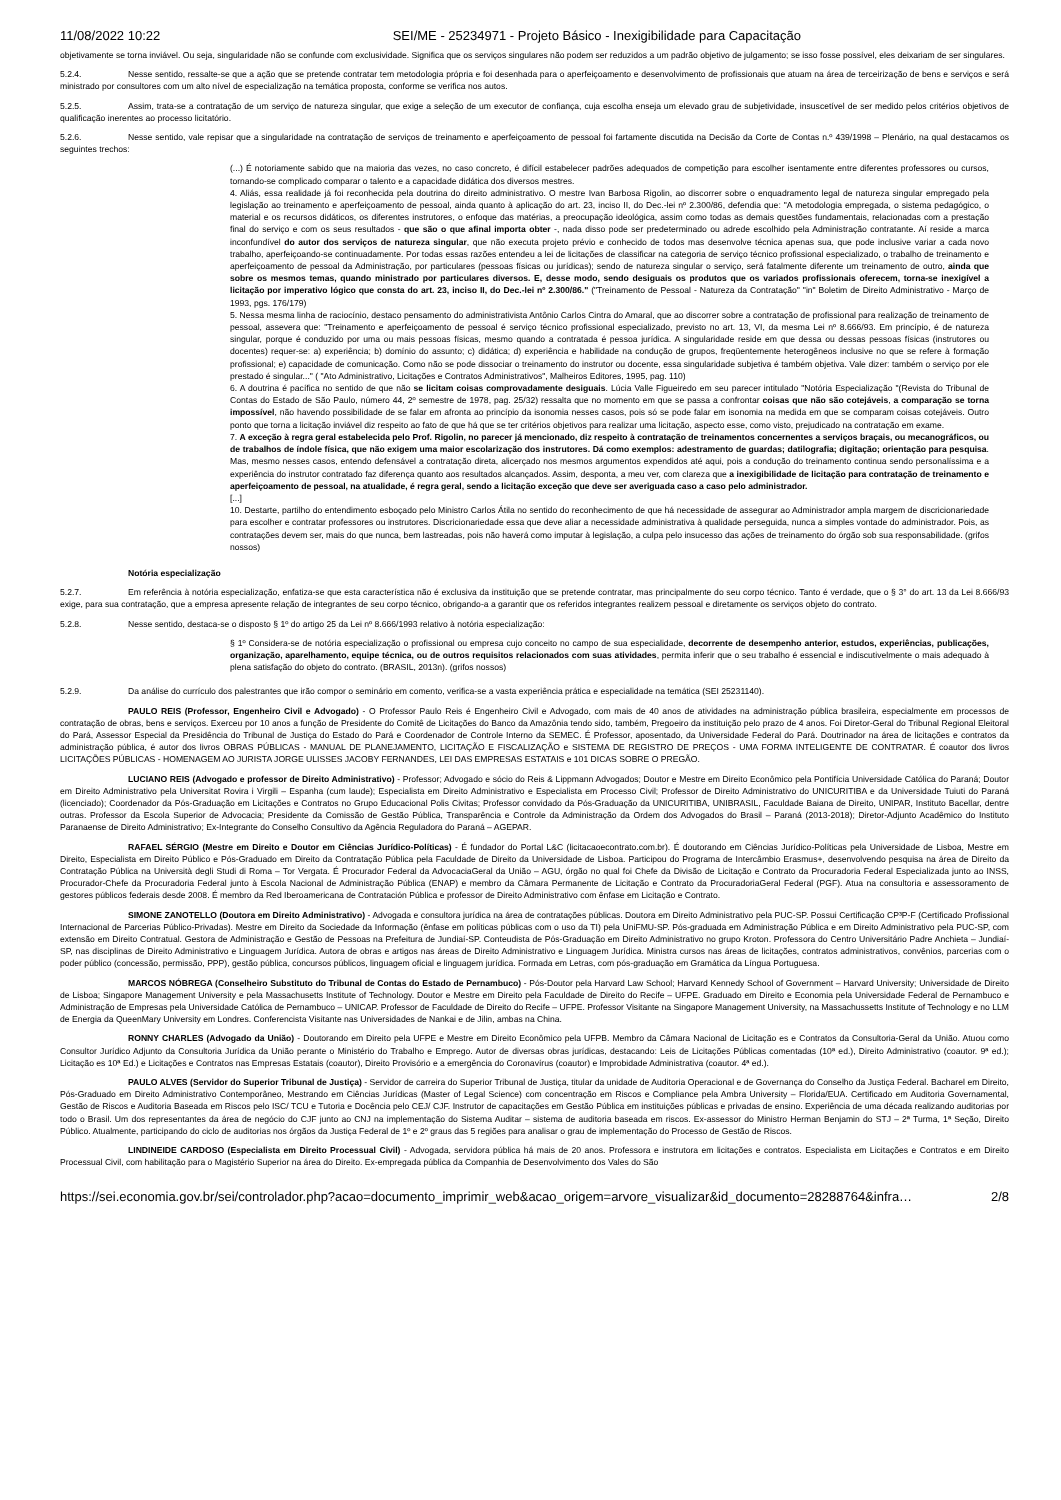11/08/2022 10:22 SEI/ME - 25234971 - Projeto Básico - Inexigibilidade para Capacitação
objetivamente se torna inviável. Ou seja, singularidade não se confunde com exclusividade. Significa que os serviços singulares não podem ser reduzidos a um padrão objetivo de julgamento; se isso fosse possível, eles deixariam de ser singulares.
5.2.4. Nesse sentido, ressalte-se que a ação que se pretende contratar tem metodologia própria e foi desenhada para o aperfeiçoamento e desenvolvimento de profissionais que atuam na área de terceirização de bens e serviços e será ministrado por consultores com um alto nível de especialização na temática proposta, conforme se verifica nos autos.
5.2.5. Assim, trata-se a contratação de um serviço de natureza singular, que exige a seleção de um executor de confiança, cuja escolha enseja um elevado grau de subjetividade, insuscetível de ser medido pelos critérios objetivos de qualificação inerentes ao processo licitatório.
5.2.6. Nesse sentido, vale repisar que a singularidade na contratação de serviços de treinamento e aperfeiçoamento de pessoal foi fartamente discutida na Decisão da Corte de Contas n.º 439/1998 – Plenário, na qual destacamos os seguintes trechos:
(...) É notoriamente sabido que na maioria das vezes, no caso concreto, é difícil estabelecer padrões adequados de competição para escolher isentamente entre diferentes professores ou cursos, tornando-se complicado comparar o talento e a capacidade didática dos diversos mestres.
4. Aliás, essa realidade já foi reconhecida pela doutrina do direito administrativo. O mestre Ivan Barbosa Rigolin, ao discorrer sobre o enquadramento legal de natureza singular empregado pela legislação ao treinamento e aperfeiçoamento de pessoal, ainda quanto à aplicação do art. 23, inciso II, do Dec.-lei nº 2.300/86, defendia que: "A metodologia empregada, o sistema pedagógico, o material e os recursos didáticos, os diferentes instrutores, o enfoque das matérias, a preocupação ideológica, assim como todas as demais questões fundamentais, relacionadas com a prestação final do serviço e com os seus resultados - que são o que afinal importa obter -, nada disso pode ser predeterminado ou adrede escolhido pela Administração contratante. Aí reside a marca inconfundível do autor dos serviços de natureza singular, que não executa projeto prévio e conhecido de todos mas desenvolve técnica apenas sua, que pode inclusive variar a cada novo trabalho, aperfeiçoando-se continuadamente. Por todas essas razões entendeu a lei de licitações de classificar na categoria de serviço técnico profissional especializado, o trabalho de treinamento e aperfeiçoamento de pessoal da Administração, por particulares (pessoas físicas ou jurídicas); sendo de natureza singular o serviço, será fatalmente diferente um treinamento de outro, ainda que sobre os mesmos temas, quando ministrado por particulares diversos. E, desse modo, sendo desiguais os produtos que os variados profissionais oferecem, torna-se inexigível a licitação por imperativo lógico que consta do art. 23, inciso II, do Dec.-lei nº 2.300/86." ("Treinamento de Pessoal - Natureza da Contratação" "in" Boletim de Direito Administrativo - Março de 1993, pgs. 176/179)
5. Nessa mesma linha de raciocínio, destaco pensamento do administrativista Antônio Carlos Cintra do Amaral, que ao discorrer sobre a contratação de profissional para realização de treinamento de pessoal, assevera que: "Treinamento e aperfeiçoamento de pessoal é serviço técnico profissional especializado, previsto no art. 13, VI, da mesma Lei nº 8.666/93. Em princípio, é de natureza singular, porque é conduzido por uma ou mais pessoas físicas, mesmo quando a contratada é pessoa jurídica. A singularidade reside em que dessa ou dessas pessoas físicas (instrutores ou docentes) requer-se: a) experiência; b) domínio do assunto; c) didática; d) experiência e habilidade na condução de grupos, freqüentemente heterogêneos inclusive no que se refere à formação profissional; e) capacidade de comunicação. Como não se pode dissociar o treinamento do instrutor ou docente, essa singularidade subjetiva é também objetiva. Vale dizer: também o serviço por ele prestado é singular..." ( "Ato Administrativo, Licitações e Contratos Administrativos", Malheiros Editores, 1995, pag. 110)
6. A doutrina é pacífica no sentido de que não se licitam coisas comprovadamente desiguais. Lúcia Valle Figueiredo em seu parecer intitulado "Notória Especialização "(Revista do Tribunal de Contas do Estado de São Paulo, número 44, 2º semestre de 1978, pag. 25/32) ressalta que no momento em que se passa a confrontar coisas que não são cotejáveis, a comparação se torna impossível, não havendo possibilidade de se falar em afronta ao princípio da isonomia nesses casos, pois só se pode falar em isonomia na medida em que se comparam coisas cotejáveis. Outro ponto que torna a licitação inviável diz respeito ao fato de que há que se ter critérios objetivos para realizar uma licitação, aspecto esse, como visto, prejudicado na contratação em exame.
7. A exceção à regra geral estabelecida pelo Prof. Rigolin, no parecer já mencionado, diz respeito à contratação de treinamentos concernentes a serviços braçais, ou mecanográficos, ou de trabalhos de índole física, que não exigem uma maior escolarização dos instrutores. Dá como exemplos: adestramento de guardas; datilografia; digitação; orientação para pesquisa. Mas, mesmo nesses casos, entendo defensável a contratação direta, alicerçado nos mesmos argumentos expendidos até aqui, pois a condução do treinamento continua sendo personalíssima e a experiência do instrutor contratado faz diferença quanto aos resultados alcançados. Assim, desponta, a meu ver, com clareza que a inexigibilidade de licitação para contratação de treinamento e aperfeiçoamento de pessoal, na atualidade, é regra geral, sendo a licitação exceção que deve ser averiguada caso a caso pelo administrador.
[...]
10. Destarte, partilho do entendimento esboçado pelo Ministro Carlos Átila no sentido do reconhecimento de que há necessidade de assegurar ao Administrador ampla margem de discricionariedade para escolher e contratar professores ou instrutores. Discricionariedade essa que deve aliar a necessidade administrativa à qualidade perseguida, nunca a simples vontade do administrador. Pois, as contratações devem ser, mais do que nunca, bem lastreadas, pois não haverá como imputar à legislação, a culpa pelo insucesso das ações de treinamento do órgão sob sua responsabilidade. (grifos nossos)
Notória especialização
5.2.7. Em referência à notória especialização, enfatiza-se que esta característica não é exclusiva da instituição que se pretende contratar, mas principalmente do seu corpo técnico. Tanto é verdade, que o § 3° do art. 13 da Lei 8.666/93 exige, para sua contratação, que a empresa apresente relação de integrantes de seu corpo técnico, obrigando-a a garantir que os referidos integrantes realizem pessoal e diretamente os serviços objeto do contrato.
5.2.8. Nesse sentido, destaca-se o disposto § 1º do artigo 25 da Lei nº 8.666/1993 relativo à notória especialização:
§ 1º Considera-se de notória especialização o profissional ou empresa cujo conceito no campo de sua especialidade, decorrente de desempenho anterior, estudos, experiências, publicações, organização, aparelhamento, equipe técnica, ou de outros requisitos relacionados com suas atividades, permita inferir que o seu trabalho é essencial e indiscutivelmente o mais adequado à plena satisfação do objeto do contrato. (BRASIL, 2013n). (grifos nossos)
5.2.9. Da análise do currículo dos palestrantes que irão compor o seminário em comento, verifica-se a vasta experiência prática e especialidade na temática (SEI 25231140).
PAULO REIS (Professor, Engenheiro Civil e Advogado) - O Professor Paulo Reis é Engenheiro Civil e Advogado, com mais de 40 anos de atividades na administração pública brasileira, especialmente em processos de contratação de obras, bens e serviços. Exerceu por 10 anos a função de Presidente do Comitê de Licitações do Banco da Amazônia tendo sido, também, Pregoeiro da instituição pelo prazo de 4 anos. Foi Diretor-Geral do Tribunal Regional Eleitoral do Pará, Assessor Especial da Presidência do Tribunal de Justiça do Estado do Pará e Coordenador de Controle Interno da SEMEC. É Professor, aposentado, da Universidade Federal do Pará. Doutrinador na área de licitações e contratos da administração pública, é autor dos livros OBRAS PÚBLICAS - MANUAL DE PLANEJAMENTO, LICITAÇÃO E FISCALIZAÇÃO e SISTEMA DE REGISTRO DE PREÇOS - UMA FORMA INTELIGENTE DE CONTRATAR. É coautor dos livros LICITAÇÕES PÚBLICAS - HOMENAGEM AO JURISTA JORGE ULISSES JACOBY FERNANDES, LEI DAS EMPRESAS ESTATAIS e 101 DICAS SOBRE O PREGÃO.
LUCIANO REIS (Advogado e professor de Direito Administrativo) - Professor; Advogado e sócio do Reis & Lippmann Advogados; Doutor e Mestre em Direito Econômico pela Pontifícia Universidade Católica do Paraná; Doutor em Direito Administrativo pela Universitat Rovira i Virgili – Espanha (cum laude); Especialista em Direito Administrativo e Especialista em Processo Civil; Professor de Direito Administrativo do UNICURITIBA e da Universidade Tuiuti do Paraná (licenciado); Coordenador da Pós-Graduação em Licitações e Contratos no Grupo Educacional Polis Civitas; Professor convidado da Pós-Graduação da UNICURITIBA, UNIBRASIL, Faculdade Baiana de Direito, UNIPAR, Instituto Bacellar, dentre outras. Professor da Escola Superior de Advocacia; Presidente da Comissão de Gestão Pública, Transparência e Controle da Administração da Ordem dos Advogados do Brasil – Paraná (2013-2018); Diretor-Adjunto Acadêmico do Instituto Paranaense de Direito Administrativo; Ex-Integrante do Conselho Consultivo da Agência Reguladora do Paraná – AGEPAR.
RAFAEL SÉRGIO (Mestre em Direito e Doutor em Ciências Jurídico-Políticas) - É fundador do Portal L&C (licitacaoecontrato.com.br). É doutorando em Ciências Jurídico-Políticas pela Universidade de Lisboa, Mestre em Direito, Especialista em Direito Público e Pós-Graduado em Direito da Contratação Pública pela Faculdade de Direito da Universidade de Lisboa. Participou do Programa de Intercâmbio Erasmus+, desenvolvendo pesquisa na área de Direito da Contratação Pública na Università degli Studi di Roma – Tor Vergata. É Procurador Federal da AdvocaciaGeral da União – AGU, órgão no qual foi Chefe da Divisão de Licitação e Contrato da Procuradoria Federal Especializada junto ao INSS, Procurador-Chefe da Procuradoria Federal junto à Escola Nacional de Administração Pública (ENAP) e membro da Câmara Permanente de Licitação e Contrato da ProcuradoriaGeral Federal (PGF). Atua na consultoria e assessoramento de gestores públicos federais desde 2008. É membro da Red Iberoamericana de Contratación Pública e professor de Direito Administrativo com ênfase em Licitação e Contrato.
SIMONE ZANOTELLO (Doutora em Direito Administrativo) - Advogada e consultora jurídica na área de contratações públicas. Doutora em Direito Administrativo pela PUC-SP. Possui Certificação CP³P-F (Certificado Profissional Internacional de Parcerias Público-Privadas). Mestre em Direito da Sociedade da Informação (ênfase em políticas públicas com o uso da TI) pela UniFMU-SP. Pós-graduada em Administração Pública e em Direito Administrativo pela PUC-SP, com extensão em Direito Contratual. Gestora de Administração e Gestão de Pessoas na Prefeitura de Jundiaí-SP. Conteudista de Pós-Graduação em Direito Administrativo no grupo Kroton. Professora do Centro Universitário Padre Anchieta – Jundiaí-SP, nas disciplinas de Direito Administrativo e Linguagem Jurídica. Autora de obras e artigos nas áreas de Direito Administrativo e Linguagem Jurídica. Ministra cursos nas áreas de licitações, contratos administrativos, convênios, parcerias com o poder público (concessão, permissão, PPP), gestão pública, concursos públicos, linguagem oficial e linguagem jurídica. Formada em Letras, com pós-graduação em Gramática da Língua Portuguesa.
MARCOS NÓBREGA (Conselheiro Substituto do Tribunal de Contas do Estado de Pernambuco) - Pós-Doutor pela Harvard Law School; Harvard Kennedy School of Government – Harvard University; Universidade de Direito de Lisboa; Singapore Management University e pela Massachusetts Institute of Technology. Doutor e Mestre em Direito pela Faculdade de Direito do Recife – UFPE. Graduado em Direito e Economia pela Universidade Federal de Pernambuco e Administração de Empresas pela Universidade Católica de Pernambuco – UNICAP. Professor de Faculdade de Direito do Recife – UFPE. Professor Visitante na Singapore Management University, na Massachussetts Institute of Technology e no LLM de Energia da QueenMary University em Londres. Conferencista Visitante nas Universidades de Nankai e de Jilin, ambas na China.
RONNY CHARLES (Advogado da União) - Doutorando em Direito pela UFPE e Mestre em Direito Econômico pela UFPB. Membro da Câmara Nacional de Licitação es e Contratos da Consultoria-Geral da União. Atuou como Consultor Jurídico Adjunto da Consultoria Jurídica da União perante o Ministério do Trabalho e Emprego. Autor de diversas obras jurídicas, destacando: Leis de Licitações Públicas comentadas (10ª ed.), Direito Administrativo (coautor. 9ª ed.); Licitação es 10ª Ed.) e Licitações e Contratos nas Empresas Estatais (coautor), Direito Provisório e a emergência do Coronavírus (coautor) e Improbidade Administrativa (coautor. 4ª ed.).
PAULO ALVES (Servidor do Superior Tribunal de Justiça) - Servidor de carreira do Superior Tribunal de Justiça, titular da unidade de Auditoria Operacional e de Governança do Conselho da Justiça Federal. Bacharel em Direito, Pós-Graduado em Direito Administrativo Contemporâneo, Mestrando em Ciências Jurídicas (Master of Legal Science) com concentração em Riscos e Compliance pela Ambra University – Florida/EUA. Certificado em Auditoria Governamental, Gestão de Riscos e Auditoria Baseada em Riscos pelo ISC/ TCU e Tutoria e Docência pelo CEJ/ CJF. Instrutor de capacitações em Gestão Pública em instituições públicas e privadas de ensino. Experiência de uma década realizando auditorias por todo o Brasil. Um dos representantes da área de negócio do CJF junto ao CNJ na implementação do Sistema Auditar – sistema de auditoria baseada em riscos. Ex-assessor do Ministro Herman Benjamin do STJ – 2ª Turma, 1ª Seção, Direito Público. Atualmente, participando do ciclo de auditorias nos órgãos da Justiça Federal de 1º e 2º graus das 5 regiões para analisar o grau de implementação do Processo de Gestão de Riscos.
LINDINEIDE CARDOSO (Especialista em Direito Processual Civil) - Advogada, servidora pública há mais de 20 anos. Professora e instrutora em licitações e contratos. Especialista em Licitações e Contratos e em Direito Processual Civil, com habilitação para o Magistério Superior na área do Direito. Ex-empregada pública da Companhia de Desenvolvimento dos Vales do São
https://sei.economia.gov.br/sei/controlador.php?acao=documento_imprimir_web&acao_origem=arvore_visualizar&id_documento=28288764&infra… 2/8